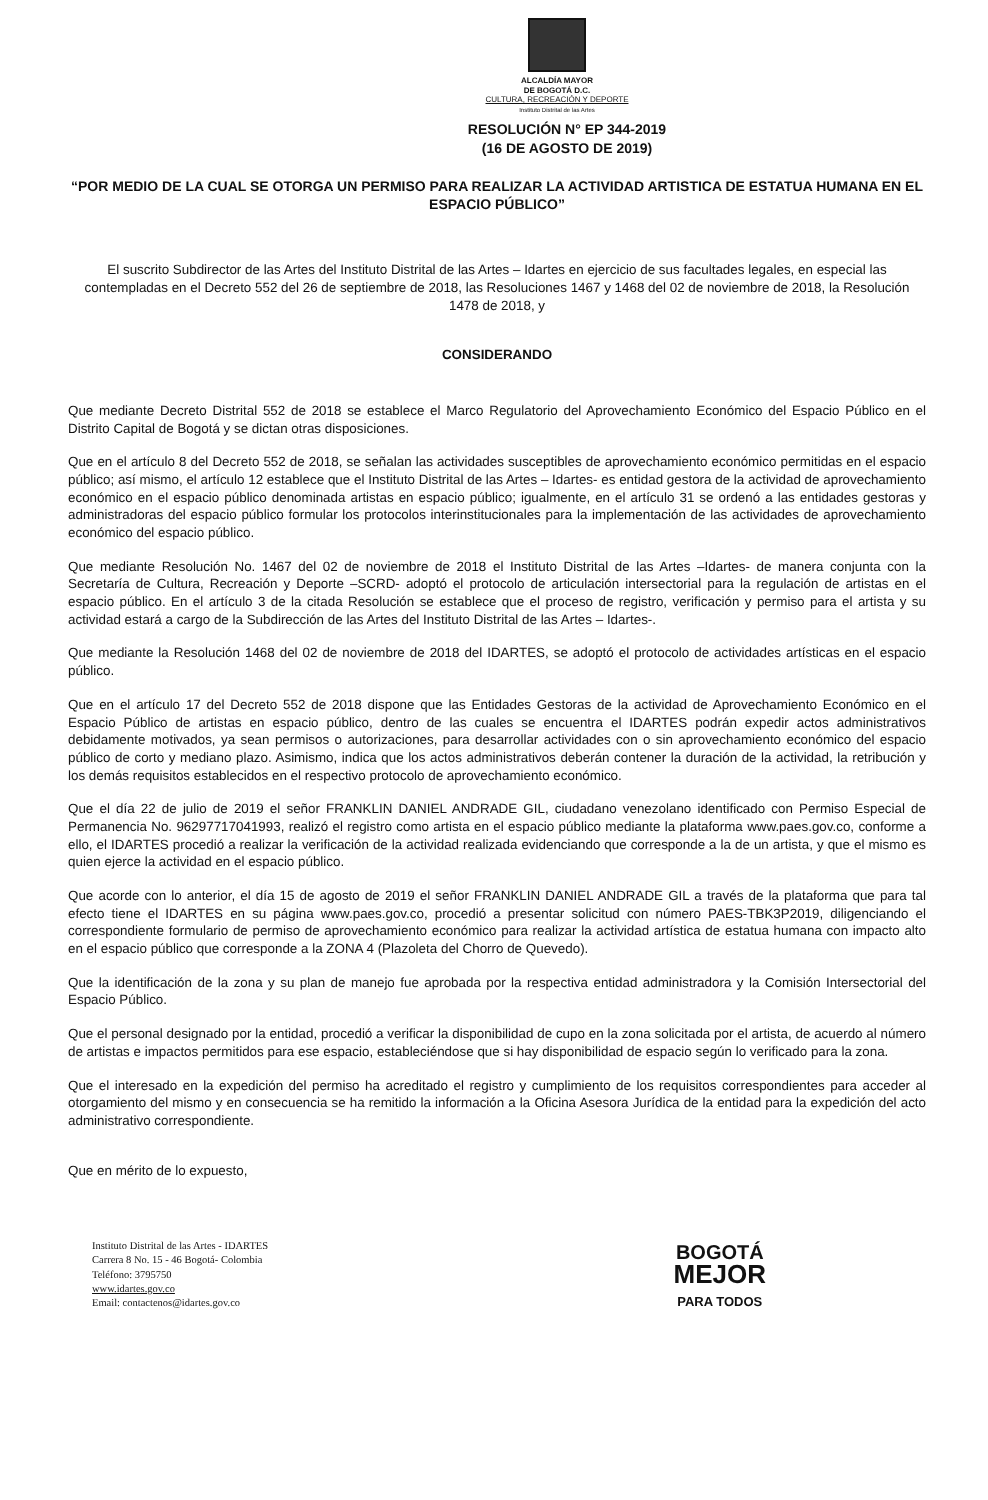ALCALDÍA MAYOR
DE BOGOTÁ D.C.
CULTURA, RECREACIÓN Y DEPORTE
Instituto Distrital de las Artes
RESOLUCIÓN N° EP 344-2019
(16 DE AGOSTO DE 2019)
“POR MEDIO DE LA CUAL SE OTORGA UN PERMISO PARA REALIZAR LA ACTIVIDAD ARTISTICA DE ESTATUA HUMANA EN EL ESPACIO PÚBLICO”
El suscrito Subdirector de las Artes del Instituto Distrital de las Artes – Idartes en ejercicio de sus facultades legales, en especial las contempladas en el Decreto 552 del 26 de septiembre de 2018, las Resoluciones 1467 y 1468 del 02 de noviembre de 2018, la Resolución 1478 de 2018, y
CONSIDERANDO
Que mediante Decreto Distrital 552 de 2018 se establece el Marco Regulatorio del Aprovechamiento Económico del Espacio Público en el Distrito Capital de Bogotá y se dictan otras disposiciones.
Que en el artículo 8 del Decreto 552 de 2018, se señalan las actividades susceptibles de aprovechamiento económico permitidas en el espacio público; así mismo, el artículo 12 establece que el Instituto Distrital de las Artes – Idartes- es entidad gestora de la actividad de aprovechamiento económico en el espacio público denominada artistas en espacio público; igualmente, en el artículo 31 se ordenó a las entidades gestoras y administradoras del espacio público formular los protocolos interinstitucionales para la implementación de las actividades de aprovechamiento económico del espacio público.
Que mediante Resolución No. 1467 del 02 de noviembre de 2018 el Instituto Distrital de las Artes –Idartes- de manera conjunta con la Secretaría de Cultura, Recreación y Deporte –SCRD- adoptó el protocolo de articulación intersectorial para la regulación de artistas en el espacio público. En el artículo 3 de la citada Resolución se establece que el proceso de registro, verificación y permiso para el artista y su actividad estará a cargo de la Subdirección de las Artes del Instituto Distrital de las Artes – Idartes-.
Que mediante la Resolución 1468 del 02 de noviembre de 2018 del IDARTES, se adoptó el protocolo de actividades artísticas en el espacio público.
Que en el artículo 17 del Decreto 552 de 2018 dispone que las Entidades Gestoras de la actividad de Aprovechamiento Económico en el Espacio Público de artistas en espacio público, dentro de las cuales se encuentra el IDARTES podrán expedir actos administrativos debidamente motivados, ya sean permisos o autorizaciones, para desarrollar actividades con o sin aprovechamiento económico del espacio público de corto y mediano plazo. Asimismo, indica que los actos administrativos deberán contener la duración de la actividad, la retribución y los demás requisitos establecidos en el respectivo protocolo de aprovechamiento económico.
Que el día 22 de julio de 2019 el señor FRANKLIN DANIEL ANDRADE GIL, ciudadano venezolano identificado con Permiso Especial de Permanencia No. 96297717041993, realizó el registro como artista en el espacio público mediante la plataforma www.paes.gov.co, conforme a ello, el IDARTES procedió a realizar la verificación de la actividad realizada evidenciando que corresponde a la de un artista, y que el mismo es quien ejerce la actividad en el espacio público.
Que acorde con lo anterior, el día 15 de agosto de 2019 el señor FRANKLIN DANIEL ANDRADE GIL a través de la plataforma que para tal efecto tiene el IDARTES en su página www.paes.gov.co, procedió a presentar solicitud con número PAES-TBK3P2019, diligenciando el correspondiente formulario de permiso de aprovechamiento económico para realizar la actividad artística de estatua humana con impacto alto en el espacio público que corresponde a la ZONA 4 (Plazoleta del Chorro de Quevedo).
Que la identificación de la zona y su plan de manejo fue aprobada por la respectiva entidad administradora y la Comisión Intersectorial del Espacio Público.
Que el personal designado por la entidad, procedió a verificar la disponibilidad de cupo en la zona solicitada por el artista, de acuerdo al número de artistas e impactos permitidos para ese espacio, estableciéndose que si hay disponibilidad de espacio según lo verificado para la zona.
Que el interesado en la expedición del permiso ha acreditado el registro y cumplimiento de los requisitos correspondientes para acceder al otorgamiento del mismo y en consecuencia se ha remitido la información a la Oficina Asesora Jurídica de la entidad para la expedición del acto administrativo correspondiente.
Que en mérito de lo expuesto,
Instituto Distrital de las Artes - IDARTES
Carrera 8 No. 15 - 46 Bogotá- Colombia
Teléfono: 3795750
www.idartes.gov.co
Email: contactenos@idartes.gov.co
BOGOTÁ
MEJOR
PARA TODOS